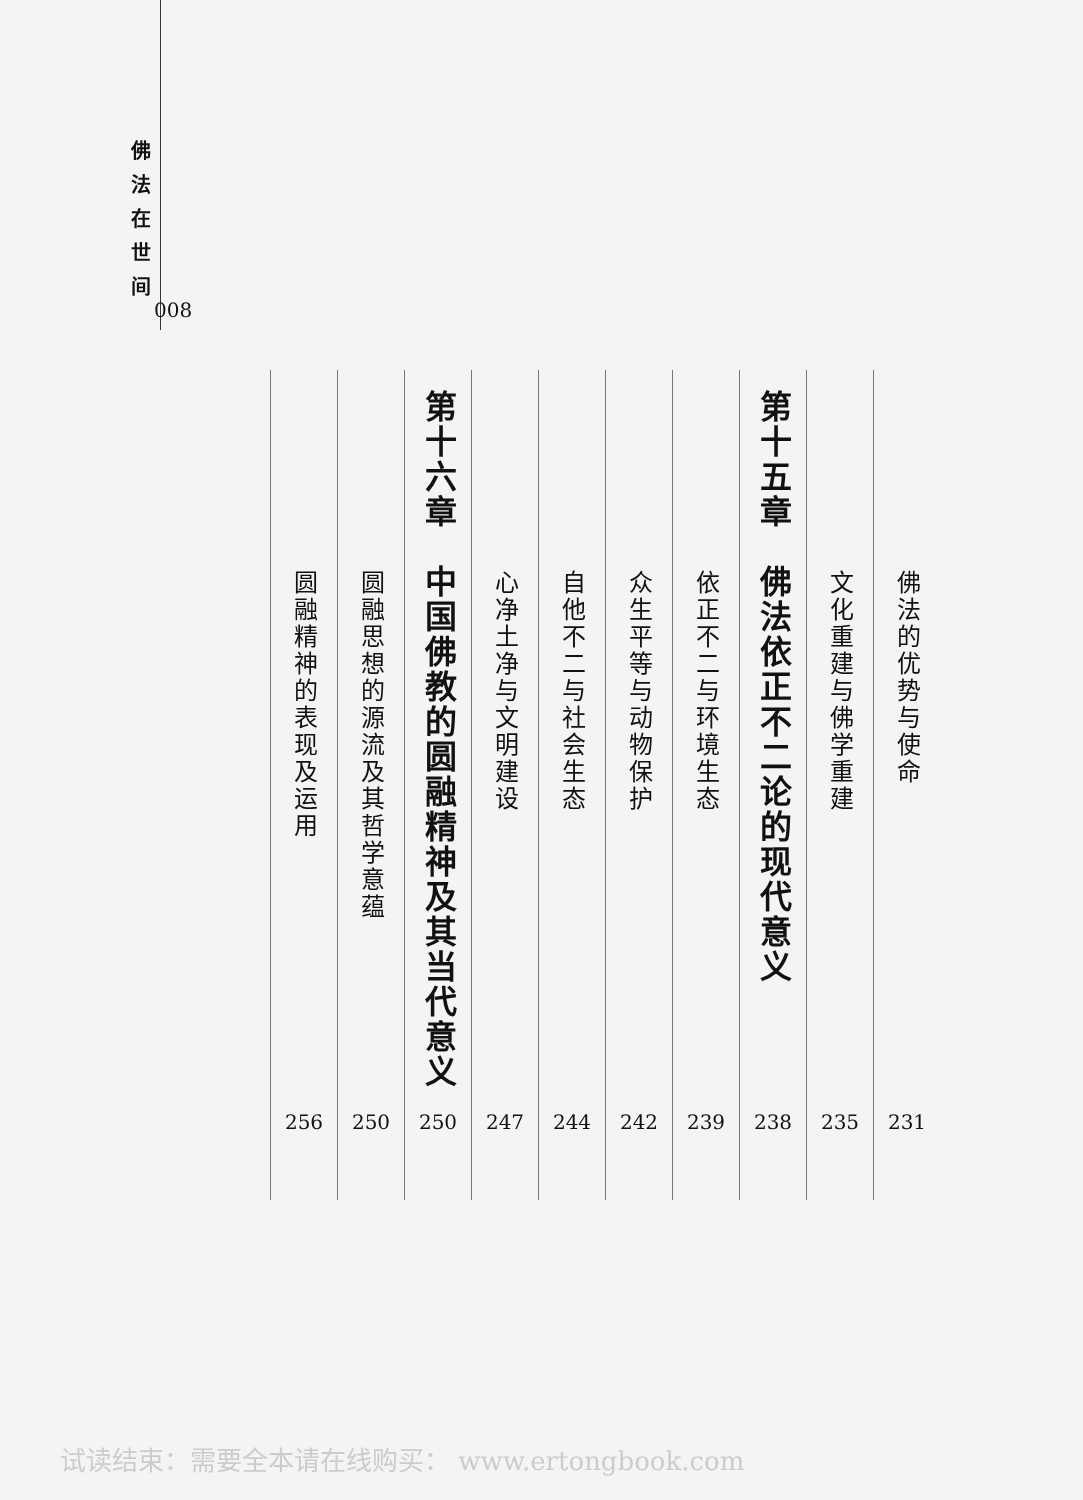佛法在世间
008
佛法的优势与使命
231
文化重建与佛学重建
235
第十五章　佛法依正不二论的现代意义
238
依正不二与环境生态
239
众生平等与动物保护
242
自他不二与社会生态
244
心净土净与文明建设
247
第十六章　中国佛教的圆融精神及其当代意义
250
圆融思想的源流及其哲学意蕴
250
圆融精神的表现及运用
256
试读结束：需要全本请在线购买： www.ertongbook.com